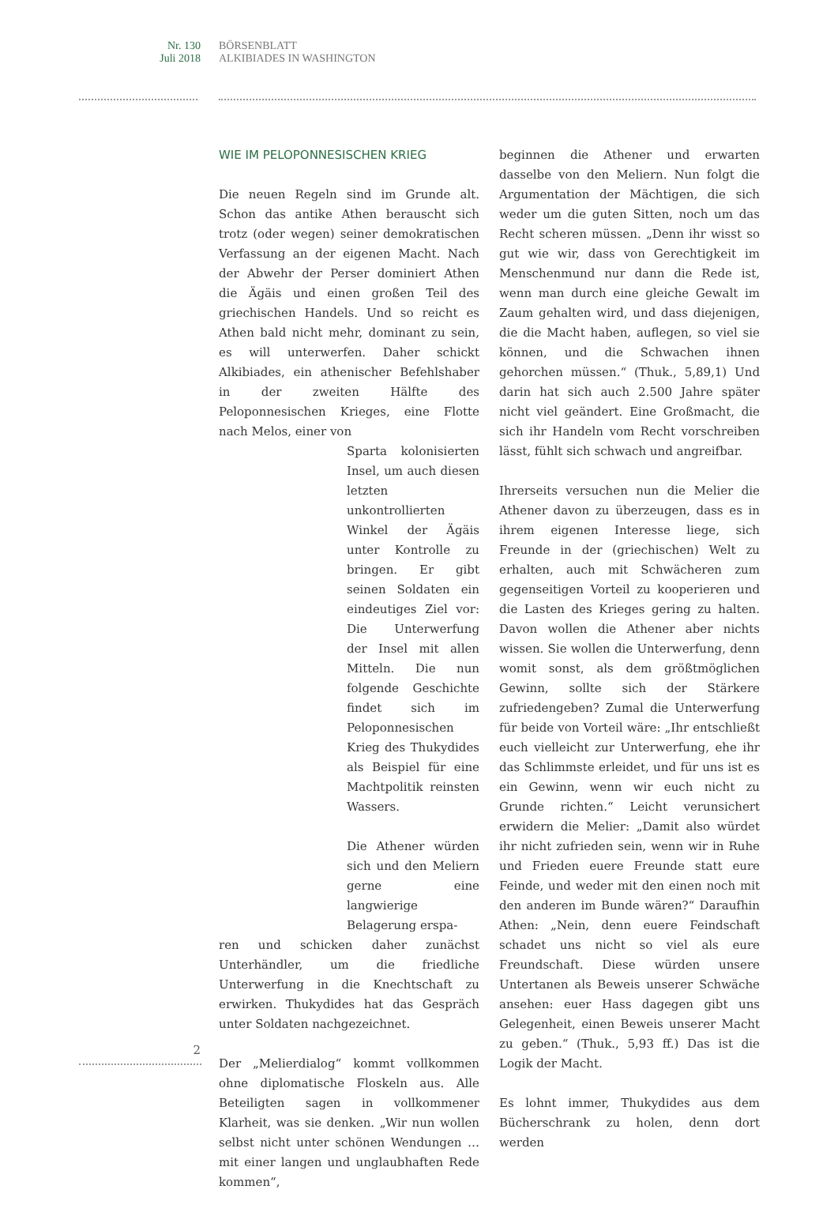Nr. 130
Juli 2018
BÖRSENBLATT
ALKIBIADES IN WASHINGTON
WIE IM PELOPONNESISCHEN KRIEG
Die neuen Regeln sind im Grunde alt. Schon das antike Athen berauscht sich trotz (oder wegen) seiner demokratischen Verfassung an der eigenen Macht. Nach der Abwehr der Perser dominiert Athen die Ägäis und einen großen Teil des griechischen Handels. Und so reicht es Athen bald nicht mehr, dominant zu sein, es will unterwerfen. Daher schickt Alkibiades, ein athenischer Befehlshaber in der zweiten Hälfte des Peloponnesischen Krieges, eine Flotte nach Melos, einer von
Sparta kolonisierten Insel, um auch diesen letzten unkontrollierten Winkel der Ägäis unter Kontrolle zu bringen. Er gibt seinen Soldaten ein eindeutiges Ziel vor: Die Unterwerfung der Insel mit allen Mitteln. Die nun folgende Geschichte findet sich im Peloponnesischen Krieg des Thukydides als Beispiel für eine Machtpolitik reinsten Wassers.
Die Athener würden sich und den Meliern gerne eine langwierige Belagerung erspa-
ren und schicken daher zunächst Unterhändler, um die friedliche Unterwerfung in die Knechtschaft zu erwirken. Thukydides hat das Gespräch unter Soldaten nachgezeichnet.
Der „Melierdialog“ kommt vollkommen ohne diplomatische Floskeln aus. Alle Beteiligten sagen in vollkommener Klarheit, was sie denken. „Wir nun wollen selbst nicht unter schönen Wendungen … mit einer langen und unglaubhaften Rede kommen“,
beginnen die Athener und erwarten dasselbe von den Meliern. Nun folgt die Argumentation der Mächtigen, die sich weder um die guten Sitten, noch um das Recht scheren müssen. „Denn ihr wisst so gut wie wir, dass von Gerechtigkeit im Menschenmund nur dann die Rede ist, wenn man durch eine gleiche Gewalt im Zaum gehalten wird, und dass diejenigen, die die Macht haben, auflegen, so viel sie können, und die Schwachen ihnen gehorchen müssen.“ (Thuk., 5,89,1) Und darin hat sich auch 2.500 Jahre später nicht viel geändert. Eine Großmacht, die sich ihr Handeln vom Recht vorschreiben lässt, fühlt sich schwach und angreifbar.
Ihrerseits versuchen nun die Melier die Athener davon zu überzeugen, dass es in ihrem eigenen Interesse liege, sich Freunde in der (griechischen) Welt zu erhalten, auch mit Schwächeren zum gegenseitigen Vorteil zu kooperieren und die Lasten des Krieges gering zu halten. Davon wollen die Athener aber nichts wissen. Sie wollen die Unterwerfung, denn womit sonst, als dem größtmöglichen Gewinn, sollte sich der Stärkere zufriedengeben? Zumal die Unterwerfung für beide von Vorteil wäre: „Ihr entschließt euch vielleicht zur Unterwerfung, ehe ihr das Schlimmste erleidet, und für uns ist es ein Gewinn, wenn wir euch nicht zu Grunde richten.“ Leicht verunsichert erwidern die Melier: „Damit also würdet ihr nicht zufrieden sein, wenn wir in Ruhe und Frieden euere Freunde statt eure Feinde, und weder mit den einen noch mit den anderen im Bunde wären?“ Daraufhin Athen: „Nein, denn euere Feindschaft schadet uns nicht so viel als eure Freundschaft. Diese würden unsere Untertanen als Beweis unserer Schwäche ansehen: euer Hass dagegen gibt uns Gelegenheit, einen Beweis unserer Macht zu geben.“ (Thuk., 5,93 ff.) Das ist die Logik der Macht.
Es lohnt immer, Thukydides aus dem Bücherschrank zu holen, denn dort werden
2